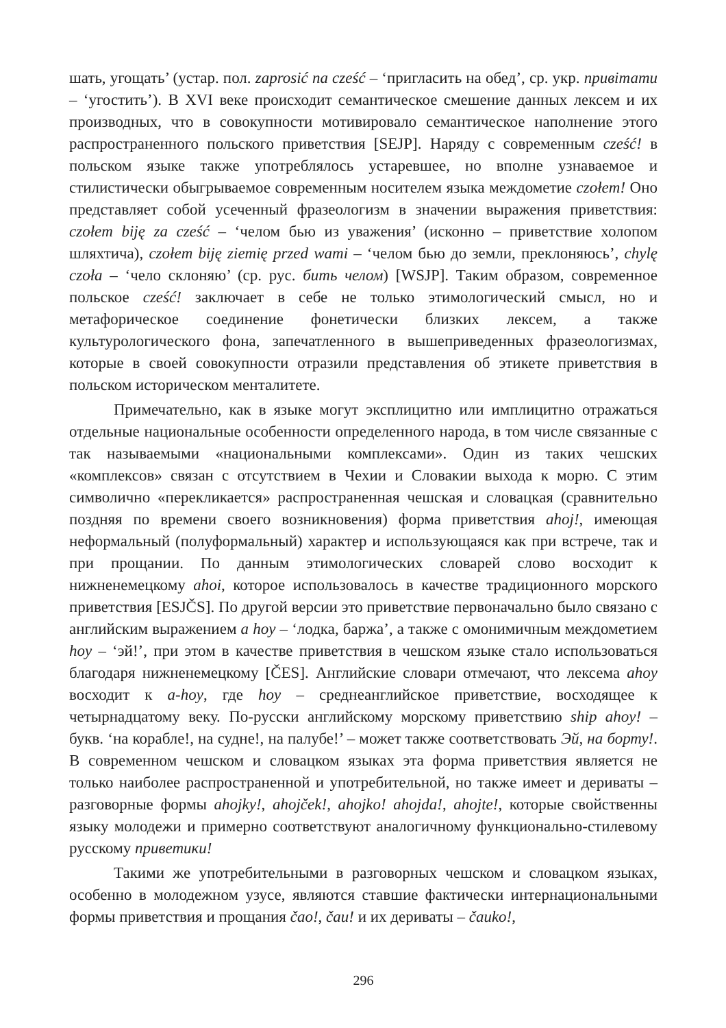шать, угощать’ (устар. пол. zaprosić na cześć – ‘пригласить на обед’, ср. укр. привітати – ‘угостить’). В XVI веке происходит семантическое смешение данных лексем и их производных, что в совокупности мотивировало семантическое наполнение этого распространенного польского приветствия [SEJP]. Наряду с современным cześć! в польском языке также употреблялось устаревшее, но вполне узнаваемое и стилистически обыгрываемое современным носителем языка междометие czołem! Оно представляет собой усеченный фразеологизм в значении выражения приветствия: czołem biję za cześć – ‘челом бью из уважения’ (исконно – приветствие холопом шляхтича), czołem biję ziemię przed wami – ‘челом бью до земли, преклоняюсь’, chylę czoła – ‘чело склоняю’ (ср. рус. бить челом) [WSJP]. Таким образом, современное польское cześć! заключает в себе не только этимологический смысл, но и метафорическое соединение фонетически близких лексем, а также культурологического фона, запечатленного в вышеприведенных фразеологизмах, которые в своей совокупности отразили представления об этикете приветствия в польском историческом менталитете.
Примечательно, как в языке могут эксплицитно или имплицитно отражаться отдельные национальные особенности определенного народа, в том числе связанные с так называемыми «национальными комплексами». Один из таких чешских «комплексов» связан с отсутствием в Чехии и Словакии выхода к морю. С этим символично «перекликается» распространенная чешская и словацкая (сравнительно поздняя по времени своего возникновения) форма приветствия ahoj!, имеющая неформальный (полуформальный) характер и использующаяся как при встрече, так и при прощании. По данным этимологических словарей слово восходит к нижненемецкому ahoi, которое использовалось в качестве традиционного морского приветствия [ESJČS]. По другой версии это приветствие первоначально было связано с английским выражением a hoy – ‘лодка, баржа’, а также с омонимичным междометием hoy – ‘эй!’, при этом в качестве приветствия в чешском языке стало использоваться благодаря нижненемецкому [ČES]. Английские словари отмечают, что лексема ahoy восходит к a-hoy, где hoy – среднеанглийское приветствие, восходящее к четырнадцатому веку. По-русски английскому морскому приветствию ship ahoy! – букв. ‘на корабле!, на судне!, на палубе!’ – может также соответствовать Эй, на борту!. В современном чешском и словацком языках эта форма приветствия является не только наиболее распространенной и употребительной, но также имеет и дериваты – разговорные формы ahojky!, ahojček!, ahojko! ahojda!, ahojte!, которые свойственны языку молодежи и примерно соответствуют аналогичному функционально-стилевому русскому приветики!
Такими же употребительными в разговорных чешском и словацком языках, особенно в молодежном узусе, являются ставшие фактически интернациональными формы приветствия и прощания čao!, čau! и их дериваты – čauko!,
296